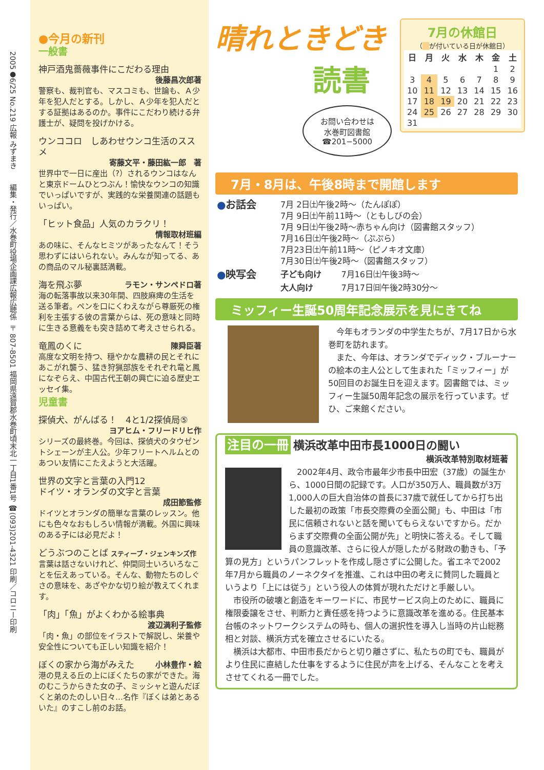2005●6/25 No.219 広報 みずまき　　編集・発行／水巻町役場企画課広報広聴係 〒807-8501 福岡県遠賀郡水巻町頃末北一丁目1番1号 ☎(093)201-4321 印刷／コロニー印刷
●今月の新刊
一般書
神戸酒鬼薔薇事件にこだわる理由
後藤昌次郎著
警察も、裁判官も、マスコミも、世論も、Ａ少年を犯人だとする。しかし、Ａ少年を犯人だとする証拠はあるのか。事件にこだわり続ける弁護士が、疑問を投げかける。
ウンココロ　しあわせウンコ生活のススメ
寄藤文平・藤田紘一郎　著
世界中で一日に産出（?）されるウンコはなんと東京ドームひとつぶん！愉快なウンコの知識でいっぱいですが、実践的な栄養関連の話題もいっぱい。
「ヒット食品」人気のカラクリ！
情報取材班編
あの味に、そんなヒミツがあったなんて！そう思わずにはいられない。みんなが知ってる、あの商品のマル秘裏話満載。
海を飛ぶ夢 ラモン・サンペドロ著
海の転落事故以来30年間、四肢麻痺の生活を送る筆者。ペンを口にくわえながら尊厳死の権利を主張する彼の言葉からは、死の意味と同時に生きる意義をも突き詰めて考えさせられる。
竜鳳のくに 陳舜臣著
高度な文明を持つ、穏やかな農耕の民とそれにあこがれ襲う、猛き狩猟部族をそれぞれ竜と鳳になぞらえ、中国古代王朝の興亡に迫る歴史エッセイ集。
児童書
探偵犬、がんばる！　4と1/2探偵局⑤
ヨアヒム・フリードリヒ作
シリーズの最終巻。今回は、探偵犬のタウゼントシェーンが主人公。少年フリートヘルムとのあつい友情にこたえようと大活躍。
世界の文字と言葉の入門12
ドイツ・オランダの文字と言葉
成田節監修
ドイツとオランダの簡単な言葉のレッスン。他にも色々なおもしろい情報が満載。外国に興味のある子には必見だよ！
どうぶつのことば スティーブ・ジェンキンズ作
言葉は話さないけれど、仲間同士いろいろなことを伝えあっている。そんな、動物たちのしぐさの意味を、あざやかな切り絵が教えてくれます。
「肉」「魚」がよくわかる絵事典
渡辺満利子監修
「肉・魚」の部位をイラストで解説し、栄養や安全性についても正しい知識を紹介！
ぼくの家から海がみえた 小林豊作・絵
港の見える丘の上にぼくたちの家ができた。海のむこうからきた女の子、ミッシャと遊んだぼくと弟のたのしい日々…名作『ぼくは弟とあるいた』のすこし前のお話。
晴れときどき
読書
お問い合わせは
水巻町図書館
☎201−5000
7月の休館日
（　 が付いている日が休館日）
| 日 | 月 | 火 | 水 | 木 | 金 | 土 |
| --- | --- | --- | --- | --- | --- | --- |
| | | | | | 1 | 2 |
| 3 | 4 | 5 | 6 | 7 | 8 | 9 |
| 10 | 11 | 12 | 13 | 14 | 15 | 16 |
| 17 | 18 | 19 | 20 | 21 | 22 | 23 |
| 24 | 25 | 26 | 27 | 28 | 29 | 30 |
| 31 | | | | | | |
7月・8月は、午後8時まで開館します
| ● お話会 | 7月 2日㈯午後2時～（たんぽぽ） 7月 9日㈯午前11時～（ともしびの会） 7月 9日㈯午後2時～赤ちゃん向け（図書館スタッフ） 7月16日㈯午後2時～（ぷぷら） 7月23日㈯午前11時～（ピノキオ文庫） 7月30日㈯午後2時～（図書館スタッフ） | |
| ● 映写会 | 子ども向け | 7月16日㈯午後3時～ |
| | 大人向け | 7月17日㈰午後2時30分～ |
ミッフィー生誕50周年記念展示を見にきてね
　今年もオランダの中学生たちが、7月17日から水巻町を訪れます。
　また、今年は、オランダでディック・ブルーナーの絵本の主人公として生まれた「ミッフィー」が50回目のお誕生日を迎えます。図書館では、ミッフィー生誕50周年記念の展示を行っています。ぜひ、ご来館ください。
注目の一冊 横浜改革中田市長1000日の闘い
横浜改革特別取材班著
　2002年4月、政令市最年少市長中田宏（37歳）の誕生から、1000日間の記録です。人口が350万人、職員数が3万1,000人の巨大自治体の首長に37歳で就任してから打ち出した最初の政策「市長交際費の全面公開」も、中田は「市民に信頼されないと話を聞いてもらえないですから。だからまず交際費の全面公開が先」と明快に答える。そして職員の意識改革、さらに役人が隠したがる財政の動きも、「予算の見方」というパンフレットを作成し隠さずに公開した。省エネで2002年7月から職員のノーネクタイを推進、これは中田の考えに賛同した職員というより「上には従う」という役人の体質が現れただけと手厳しい。
　市役所の破壊と創造をキーワードに、市民サービス向上のために、職員に権限委譲をさせ、判断力と責任感を持つように意識改革を進める。住民基本台帳のネットワークシステムの時も、個人の選択性を導入し当時の片山総務相と対談、横浜方式を確立させるにいたる。
　横浜は大都市、中田市長だからと切り離さずに、私たちの町でも、職員がより住民に直結した仕事をするように住民が声を上げる、そんなことを考えさせてくれる一冊でした。